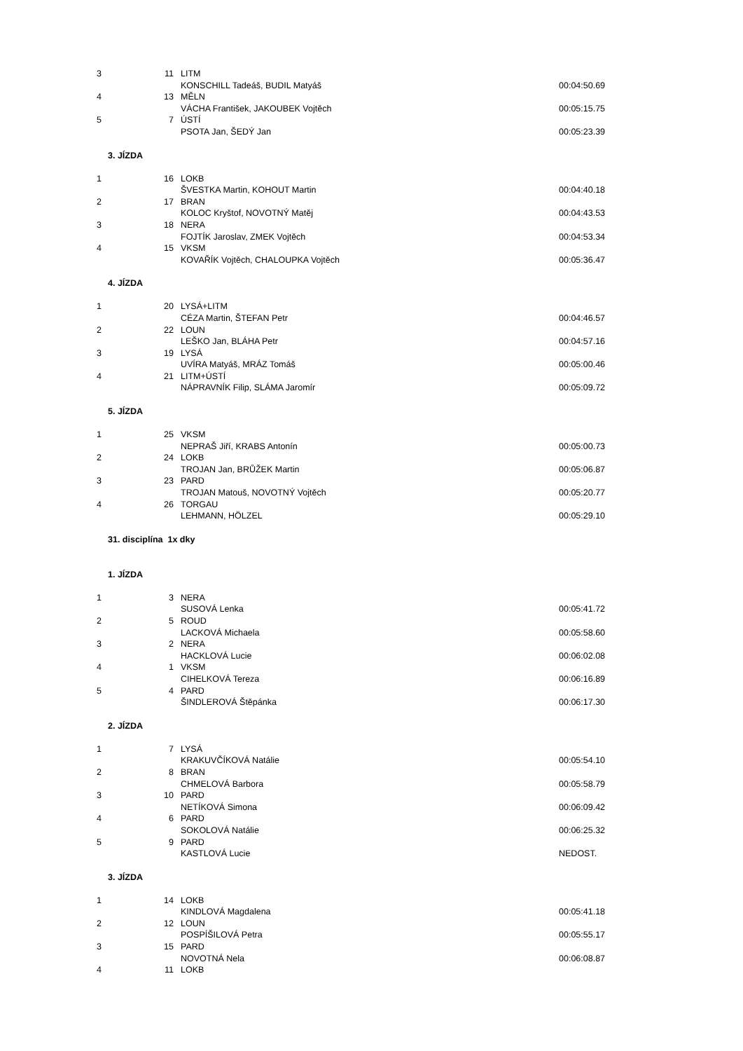| 3 | 11 | LITM | |
| | | KONSCHILL Tadeáš, BUDIL Matyáš | 00:04:50.69 |
| 4 | 13 | MĚLN | |
| | | VÁCHA František, JAKOUBEK Vojtěch | 00:05:15.75 |
| 5 | 7 | ÚSTÍ | |
| | | PSOTA Jan, ŠEDÝ Jan | 00:05:23.39 |
| 3. JÍZDA | | | |
| 1 | 16 | LOKB | |
| | | ŠVESTKA Martin, KOHOUT Martin | 00:04:40.18 |
| 2 | 17 | BRAN | |
| | | KOLOC Kryštof, NOVOTNÝ Matěj | 00:04:43.53 |
| 3 | 18 | NERA | |
| | | FOJTÍK Jaroslav, ZMEK Vojtěch | 00:04:53.34 |
| 4 | 15 | VKSM | |
| | | KOVAŘÍK Vojtěch, CHALOUPKA Vojtěch | 00:05:36.47 |
| 4. JÍZDA | | | |
| 1 | 20 | LYSÁ+LITM | |
| | | CÉZA Martin, ŠTEFAN Petr | 00:04:46.57 |
| 2 | 22 | LOUN | |
| | | LEŠKO Jan, BLÁHA Petr | 00:04:57.16 |
| 3 | 19 | LYSÁ | |
| | | UVÍRA Matyáš, MRÁZ Tomáš | 00:05:00.46 |
| 4 | 21 | LITM+ÚSTÍ | |
| | | NÁPRAVNÍK Filip, SLÁMA Jaromír | 00:05:09.72 |
| 5. JÍZDA | | | |
| 1 | 25 | VKSM | |
| | | NEPRAŠ Jiří, KRABS Antonín | 00:05:00.73 |
| 2 | 24 | LOKB | |
| | | TROJAN Jan, BRŮŽEK Martin | 00:05:06.87 |
| 3 | 23 | PARD | |
| | | TROJAN Matouš, NOVOTNÝ Vojtěch | 00:05:20.77 |
| 4 | 26 | TORGAU | |
| | | LEHMANN, HÖLZEL | 00:05:29.10 |
| 31. disciplína 1x dky | | | |
| 1. JÍZDA | | | |
| 1 | 3 | NERA | |
| | | SUSOVÁ Lenka | 00:05:41.72 |
| 2 | 5 | ROUD | |
| | | LACKOVÁ Michaela | 00:05:58.60 |
| 3 | 2 | NERA | |
| | | HACKLOVÁ Lucie | 00:06:02.08 |
| 4 | 1 | VKSM | |
| | | CIHELKOVÁ Tereza | 00:06:16.89 |
| 5 | 4 | PARD | |
| | | ŠINDLEROVÁ Štěpánka | 00:06:17.30 |
| 2. JÍZDA | | | |
| 1 | 7 | LYSÁ | |
| | | KRAKUVČÍKOVÁ Natálie | 00:05:54.10 |
| 2 | 8 | BRAN | |
| | | CHMELOVÁ Barbora | 00:05:58.79 |
| 3 | 10 | PARD | |
| | | NETÍKOVÁ Simona | 00:06:09.42 |
| 4 | 6 | PARD | |
| | | SOKOLOVÁ Natálie | 00:06:25.32 |
| 5 | 9 | PARD | |
| | | KASTLOVÁ Lucie | NEDOST. |
| 3. JÍZDA | | | |
| 1 | 14 | LOKB | |
| | | KINDLOVÁ Magdalena | 00:05:41.18 |
| 2 | 12 | LOUN | |
| | | POSPÍŠILOVÁ Petra | 00:05:55.17 |
| 3 | 15 | PARD | |
| | | NOVOTNÁ Nela | 00:06:08.87 |
| 4 | 11 | LOKB | |